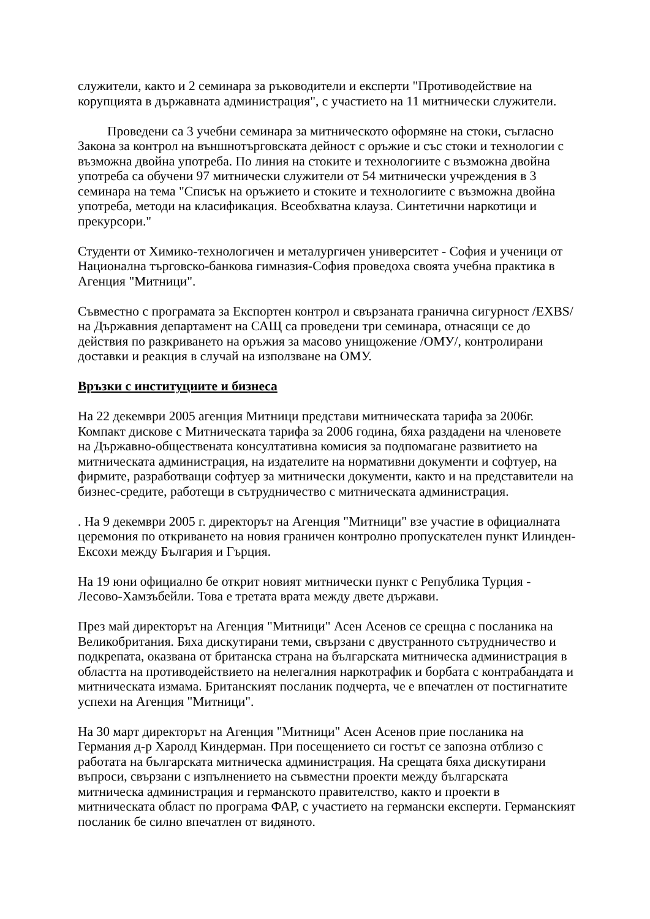служители, както и 2 семинара за ръководители и експерти "Противодействие на корупцията в държавната администрация", с участието на 11 митнически служители.
Проведени са 3 учебни семинара за митническото оформяне на стоки, съгласно Закона за контрол на външнотърговската дейност с оръжие и със стоки и технологии с възможна двойна употреба. По линия на стоките и технологиите с възможна двойна употреба са обучени 97 митнически служители от 54 митнически учреждения в 3 семинара на тема "Списък на оръжието и стоките и технологиите с възможна двойна употреба, методи на класификация. Всеобхватна клауза. Синтетични наркотици и прекурсори."
Студенти от Химико-технологичен и металургичен университет - София и ученици от Национална търговско-банкова гимназия-София проведоха своята учебна практика в Агенция "Митници".
Съвместно с програмата за Експортен контрол и свързаната гранична сигурност /EXBS/ на Държавния департамент на САЩ са проведени три семинара, отнасящи се до действия по разкриването на оръжия за масово унищожение /ОМУ/, контролирани доставки и реакция в случай на използване на ОМУ.
Връзки с институциите и бизнеса
На 22 декември 2005 агенция Митници представи митническата тарифа за 2006г. Компакт дискове с Митническата тарифа за 2006 година, бяха раздадени на членовете на Държавно-обществената консултативна комисия за подпомагане развитието на митническата администрация, на издателите на нормативни документи и софтуер, на фирмите, разработващи софтуер за митнически документи, както и на представители на бизнес-средите, работещи в сътрудничество с митническата администрация.
. На 9 декември 2005 г. директорът на Агенция "Митници" взе участие в официалната церемония по откриването на новия граничен контролно пропускателен пункт Илинден-Ексохи между България и Гърция.
На 19 юни официално бе открит новият митнически пункт с Република Турция - Лесово-Хамзъбейли. Това е третата врата между двете държави.
През май директорът на Агенция "Митници" Асен Асенов се срещна с посланика на Великобритания. Бяха дискутирани теми, свързани с двустранното сътрудничество и подкрепата, оказвана от британска страна на българската митническа администрация в областта на противодействието на нелегалния наркотрафик и борбата с контрабандата и митническата измама. Британският посланик подчерта, че е впечатлен от постигнатите успехи на Агенция "Митници".
На 30 март директорът на Агенция "Митници" Асен Асенов прие посланика на Германия д-р Харолд Киндерман. При посещението си гостът се запозна отблизо с работата на българската митническа администрация. На срещата бяха дискутирани въпроси, свързани с изпълнението на съвместни проекти между българската митническа администрация и германското правителство, както и проекти в митническата област по програма ФАР, с участието на германски експерти. Германският посланик бе силно впечатлен от видяното.